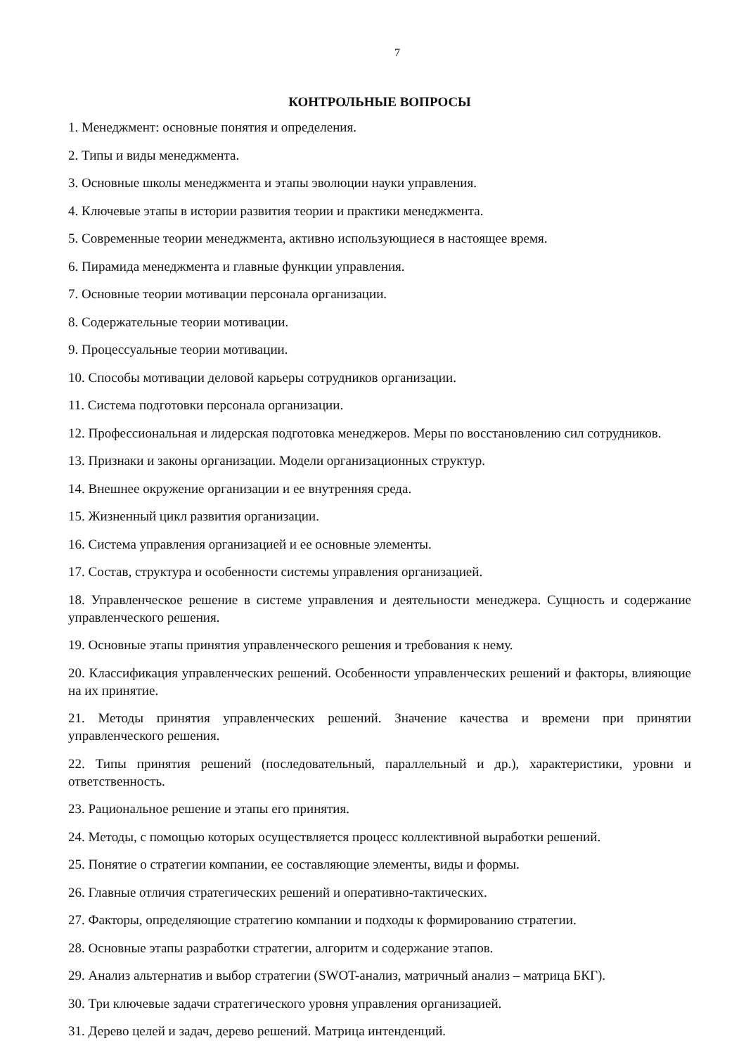7
КОНТРОЛЬНЫЕ ВОПРОСЫ
1. Менеджмент: основные понятия и определения.
2. Типы и виды менеджмента.
3. Основные школы менеджмента и этапы эволюции науки управления.
4. Ключевые этапы в истории развития теории и практики менеджмента.
5. Современные теории менеджмента, активно использующиеся в настоящее время.
6. Пирамида менеджмента и главные функции управления.
7. Основные теории мотивации персонала организации.
8. Содержательные теории мотивации.
9. Процессуальные теории мотивации.
10. Способы мотивации деловой карьеры сотрудников организации.
11. Система подготовки персонала организации.
12. Профессиональная и лидерская подготовка менеджеров. Меры по восстановлению сил сотрудников.
13. Признаки и законы организации. Модели организационных структур.
14. Внешнее окружение организации и ее внутренняя среда.
15. Жизненный цикл развития организации.
16. Система управления организацией и ее основные элементы.
17. Состав, структура и особенности системы управления организацией.
18. Управленческое решение в системе управления и деятельности менеджера. Сущность и содержание управленческого решения.
19. Основные этапы принятия управленческого решения и требования к нему.
20. Классификация управленческих решений. Особенности управленческих решений и факторы, влияющие на их принятие.
21. Методы принятия управленческих решений. Значение качества и времени при принятии управленческого решения.
22. Типы принятия решений (последовательный, параллельный и др.), характеристики, уровни и ответственность.
23. Рациональное решение и этапы его принятия.
24. Методы, с помощью которых осуществляется процесс коллективной выработки решений.
25. Понятие о стратегии компании, ее составляющие элементы, виды и формы.
26. Главные отличия стратегических решений и оперативно-тактических.
27. Факторы, определяющие стратегию компании и подходы к формированию стратегии.
28. Основные этапы разработки стратегии, алгоритм и содержание этапов.
29. Анализ альтернатив и выбор стратегии (SWOT-анализ, матричный анализ – матрица БКГ).
30. Три ключевые задачи стратегического уровня управления организацией.
31. Дерево целей и задач, дерево решений. Матрица интенденций.